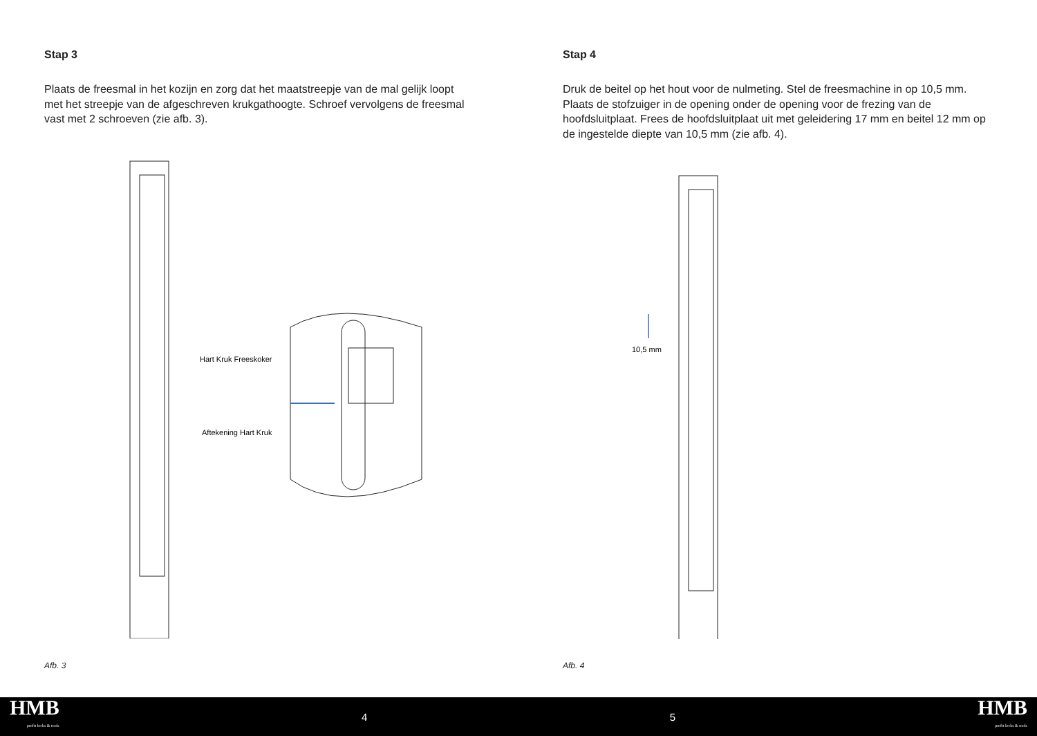Stap 3
Plaats de freesmal in het kozijn en zorg dat het maatstreepje van de mal gelijk loopt met het streepje van de afgeschreven krukgathoogte. Schroef vervolgens de freesmal vast met 2 schroeven (zie afb. 3).
Hart Kruk Freeskoker
Aftekening Hart Kruk
Afb. 3
Stap 4
Druk de beitel op het hout voor de nulmeting. Stel de freesmachine in op 10,5 mm. Plaats de stofzuiger in de opening onder de opening voor de frezing van de hoofdsluitplaat. Frees de hoofdsluitplaat uit met geleidering 17 mm en beitel 12 mm op de ingestelde diepte van 10,5 mm (zie afb. 4).
10,5 mm
Afb. 4
HMB
profit locks & tools
4 5
HMB
profit locks & tools